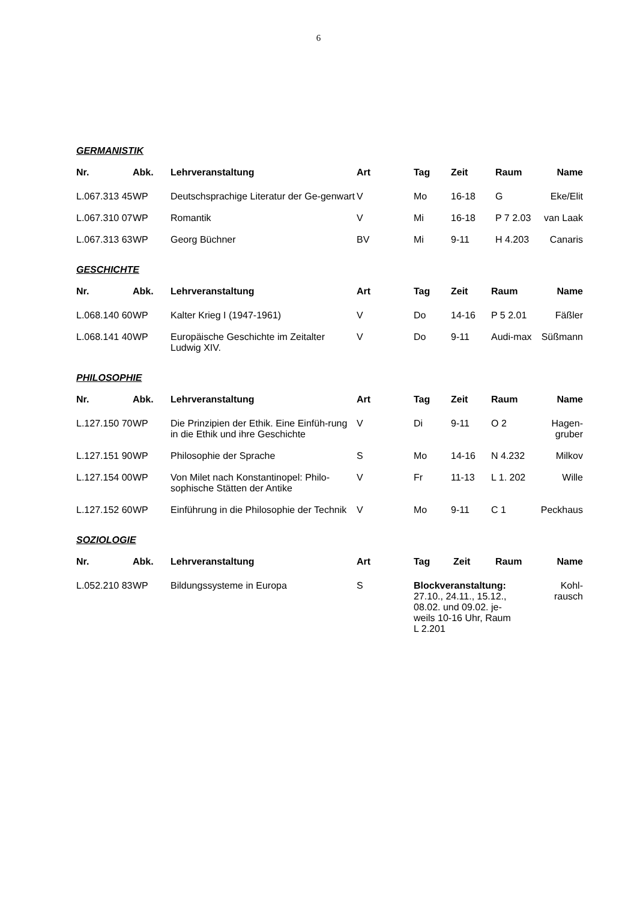6
GERMANISTIK
| Nr. | Abk. | Lehrveranstaltung | Art | Tag | Zeit | Raum | Name |
| --- | --- | --- | --- | --- | --- | --- | --- |
| L.067.313 45 | WP | Deutschsprachige Literatur der Ge-genwart | V | Mo | 16-18 | G | Eke/Elit |
| L.067.310 07 | WP | Romantik | V | Mi | 16-18 | P 7 2.03 | van Laak |
| L.067.313 63 | WP | Georg Büchner | BV | Mi | 9-11 | H 4.203 | Canaris |
GESCHICHTE
| Nr. | Abk. | Lehrveranstaltung | Art | Tag | Zeit | Raum | Name |
| --- | --- | --- | --- | --- | --- | --- | --- |
| L.068.140 60 | WP | Kalter Krieg I (1947-1961) | V | Do | 14-16 | P 5 2.01 | Fäßler |
| L.068.141 40 | WP | Europäische Geschichte im Zeitalter Ludwig XIV. | V | Do | 9-11 | Audi-max | Süßmann |
PHILOSOPHIE
| Nr. | Abk. | Lehrveranstaltung | Art | Tag | Zeit | Raum | Name |
| --- | --- | --- | --- | --- | --- | --- | --- |
| L.127.150 70 | WP | Die Prinzipien der Ethik. Eine Einfüh-rung in die Ethik und ihre Geschichte | V | Di | 9-11 | O 2 | Hagen-gruber |
| L.127.151 90 | WP | Philosophie der Sprache | S | Mo | 14-16 | N 4.232 | Milkov |
| L.127.154 00 | WP | Von Milet nach Konstantinopel: Philo-sophische Stätten der Antike | V | Fr | 11-13 | L 1. 202 | Wille |
| L.127.152 60 | WP | Einführung in die Philosophie der Technik | V | Mo | 9-11 | C 1 | Peckhaus |
SOZIOLOGIE
| Nr. | Abk. | Lehrveranstaltung | Art | Tag | Zeit | Raum | Name |
| --- | --- | --- | --- | --- | --- | --- | --- |
| L.052.210 83 | WP | Bildungssysteme in Europa | S | Blockveranstaltung: 27.10., 24.11., 15.12., 08.02. und 09.02. je- weils 10-16 Uhr, Raum L 2.201 | | | Kohl-rausch |